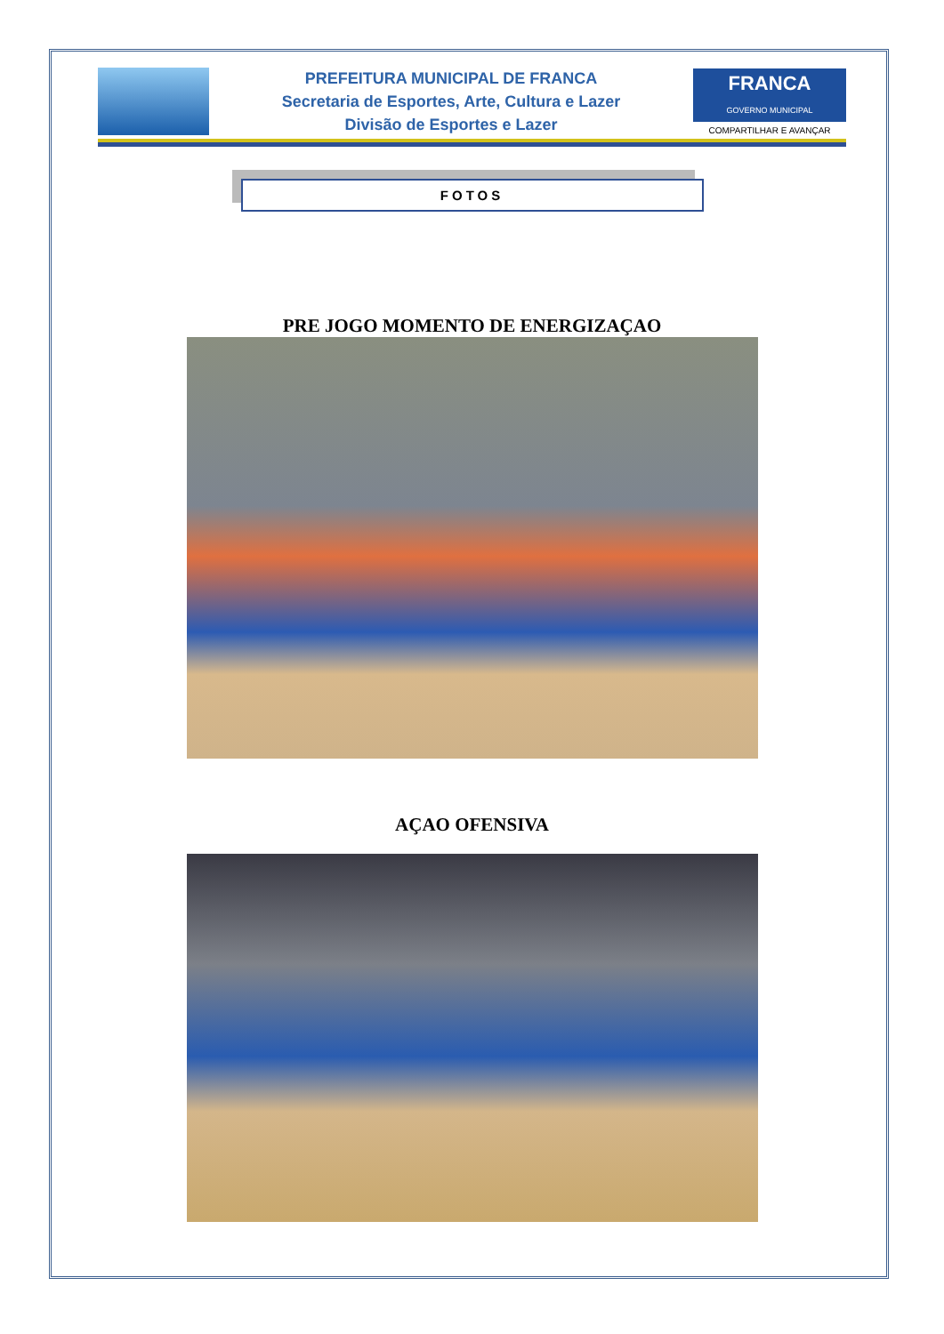PREFEITURA MUNICIPAL DE FRANCA
Secretaria de Esportes, Arte, Cultura e Lazer
Divisão de Esportes e Lazer
FRANCA
GOVERNO MUNICIPAL
COMPARTILHAR E AVANÇAR
FOTOS
PRE JOGO MOMENTO DE ENERGIZAÇAO
AÇAO OFENSIVA